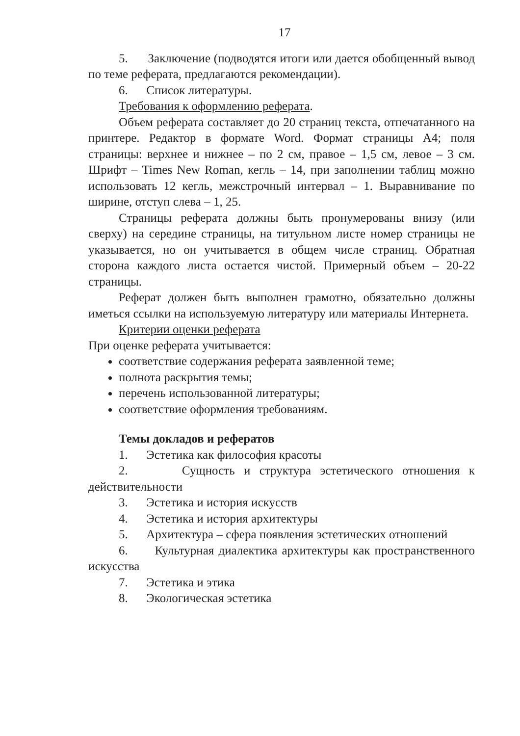17
5. Заключение (подводятся итоги или дается обобщенный вывод по теме реферата, предлагаются рекомендации).
6. Список литературы.
Требования к оформлению реферата.
Объем реферата составляет до 20 страниц текста, отпечатанного на принтере. Редактор в формате Word. Формат страницы А4; поля страницы: верхнее и нижнее – по 2 см, правое – 1,5 см, левое – 3 см. Шрифт – Times New Roman, кегль – 14, при заполнении таблиц можно использовать 12 кегль, межстрочный интервал – 1. Выравнивание по ширине, отступ слева – 1, 25.
Страницы реферата должны быть пронумерованы внизу (или сверху) на середине страницы, на титульном листе номер страницы не указывается, но он учитывается в общем числе страниц. Обратная сторона каждого листа остается чистой. Примерный объем – 20-22 страницы.
Реферат должен быть выполнен грамотно, обязательно должны иметься ссылки на используемую литературу или материалы Интернета.
Критерии оценки реферата
При оценке реферата учитывается:
соответствие содержания реферата заявленной теме;
полнота раскрытия темы;
перечень использованной литературы;
соответствие оформления требованиям.
Темы докладов и рефератов
1. Эстетика как философия красоты
2. Сущность и структура эстетического отношения к действительности
3. Эстетика и история искусств
4. Эстетика и история архитектуры
5. Архитектура – сфера появления эстетических отношений
6. Культурная диалектика архитектуры как пространственного искусства
7. Эстетика и этика
8. Экологическая эстетика